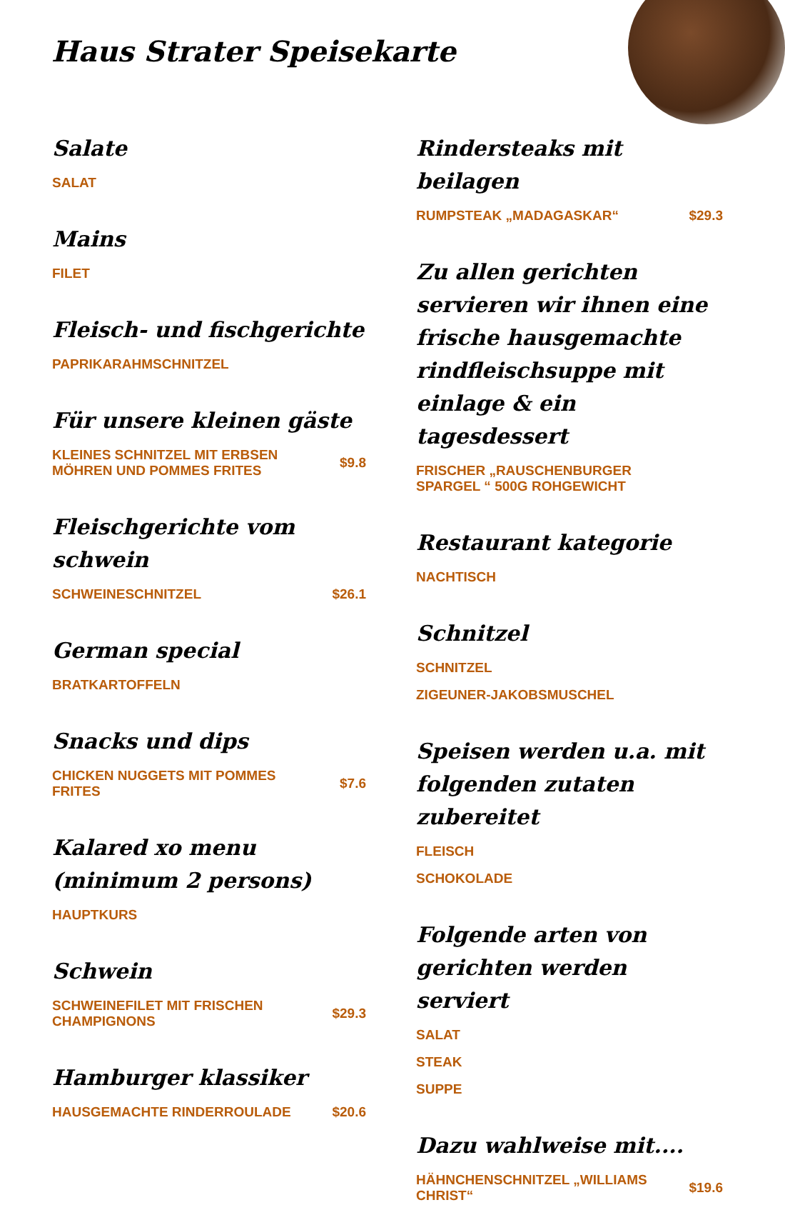Haus Strater Speisekarte
Salate
SALAT
Mains
FILET
Fleisch- und fischgerichte
PAPRIKARAHMSCHNITZEL
Für unsere kleinen gäste
KLEINES SCHNITZEL MIT ERBSEN MÖHREN UND POMMES FRITES $9.8
Fleischgerichte vom schwein
SCHWEINESCHNITZEL $26.1
German special
BRATKARTOFFELN
Snacks und dips
CHICKEN NUGGETS MIT POMMES FRITES $7.6
Kalared xo menu (minimum 2 persons)
HAUPTKURS
Schwein
SCHWEINEFILET MIT FRISCHEN CHAMPIGNONS $29.3
Hamburger klassiker
HAUSGEMACHTE RINDERROULADE $20.6
Rindersteaks mit beilagen
RUMPSTEAK „MADAGASKAR“$29.3
Zu allen gerichten servieren wir ihnen eine frische hausgemachte rindfleischsuppe mit einlage & ein tagesdessert
FRISCHER „RAUSCHENBURGER SPARGEL “ 500G ROHGEWICHT
Restaurant kategorie
NACHTISCH
Schnitzel
SCHNITZEL
ZIGEUNER-JAKOBSMUSCHEL
Speisen werden u.a. mit folgenden zutaten zubereitet
FLEISCH
SCHOKOLADE
Folgende arten von gerichten werden serviert
SALAT
STEAK
SUPPE
Dazu wahlweise mit....
HÄHNCHENSCHNITZEL „WILLIAMS CHRIST“$19.6